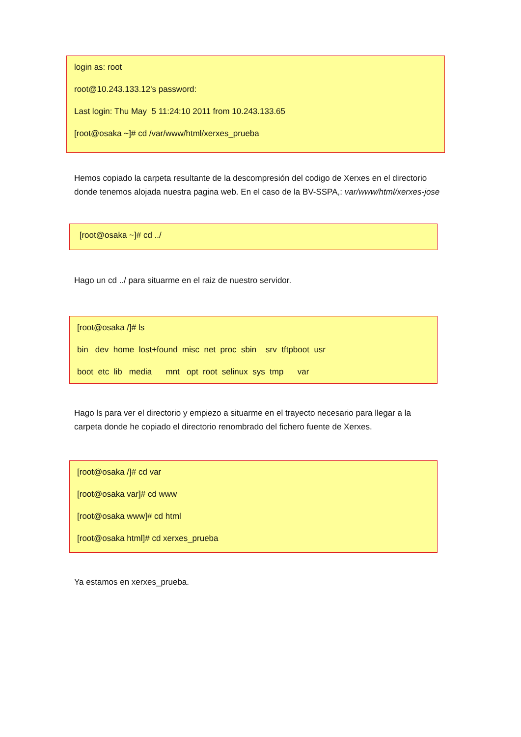login as: root
root@10.243.133.12's password:
Last login: Thu May 5 11:24:10 2011 from 10.243.133.65
[root@osaka ~]# cd /var/www/html/xerxes_prueba
Hemos copiado la carpeta resultante de la descompresión del codigo de Xerxes en el directorio donde tenemos alojada nuestra pagina web. En el caso de la BV-SSPA,: var/www/html/xerxes-jose
[root@osaka ~]# cd ../
Hago un cd ../ para situarme en el raiz de nuestro servidor.
[root@osaka /]# ls
bin dev home lost+found misc net proc sbin srv tftpboot usr
boot etc lib media mnt opt root selinux sys tmp var
Hago ls para ver el directorio y empiezo a situarme en el trayecto necesario para llegar a la carpeta donde he copiado el directorio renombrado del fichero fuente de Xerxes.
[root@osaka /]# cd var
[root@osaka var]# cd www
[root@osaka www]# cd html
[root@osaka html]# cd xerxes_prueba
Ya estamos en xerxes_prueba.